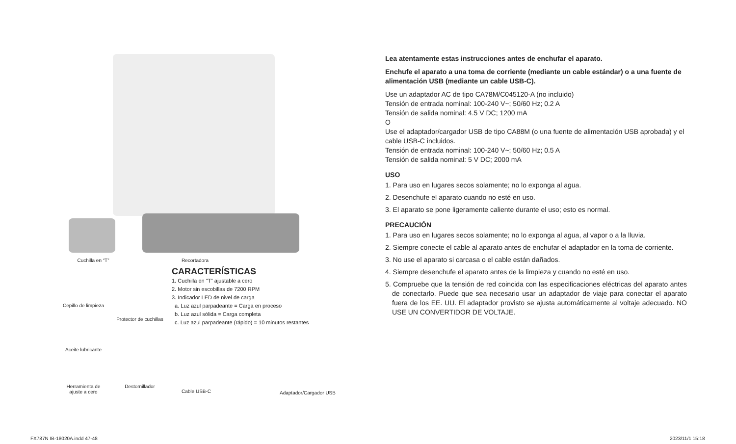Cuchilla en “T” Recortadora
CARACTERÍSTICAS
1. Cuchilla en “T” ajustable a cero
2. Motor sin escobillas de 7200 RPM
3. Indicador LED de nivel de carga
a. Luz azul parpadeante = Carga en proceso
b. Luz azul sólida = Carga completa
c. Luz azul parpadeante (rápido) = 10 minutos restantes
Cepillo de limpieza
Protector de cuchillas
Aceite lubricante
Herramienta de
ajuste a cero
Destornillador
Cable USB-C Adaptador/Cargador USB
Lea atentamente estas instrucciones antes de enchufar el aparato.
Enchufe el aparato a una toma de corriente (mediante un cable estándar) o a una fuente de alimentación USB (mediante un cable USB-C).
Use un adaptador AC de tipo CA78M/C045120-A (no incluido)
Tensión de entrada nominal: 100-240 V~; 50/60 Hz; 0.2 A
Tensión de salida nominal: 4.5 V DC; 1200 mA
O
Use el adaptador/cargador USB de tipo CA88M (o una fuente de alimentación USB aprobada) y el cable USB-C incluidos.
Tensión de entrada nominal: 100-240 V~; 50/60 Hz; 0.5 A
Tensión de salida nominal: 5 V DC; 2000 mA
USO
1. Para uso en lugares secos solamente; no lo exponga al agua.
2. Desenchufe el aparato cuando no esté en uso.
3. El aparato se pone ligeramente caliente durante el uso; esto es normal.
PRECAUCIÓN
1. Para uso en lugares secos solamente; no lo exponga al agua, al vapor o a la lluvia.
2. Siempre conecte el cable al aparato antes de enchufar el adaptador en la toma de corriente.
3. No use el aparato si carcasa o el cable están dañados.
4. Siempre desenchufe el aparato antes de la limpieza y cuando no esté en uso.
5. Compruebe que la tensión de red coincida con las especificaciones eléctricas del aparato antes de conectarlo. Puede que sea necesario usar un adaptador de viaje para conectar el aparato fuera de los EE. UU. El adaptador provisto se ajusta automáticamente al voltaje adecuado. NO USE UN CONVERTIDOR DE VOLTAJE.
FX787N IB-18020A.indd 47-48 2023/11/1 15:18